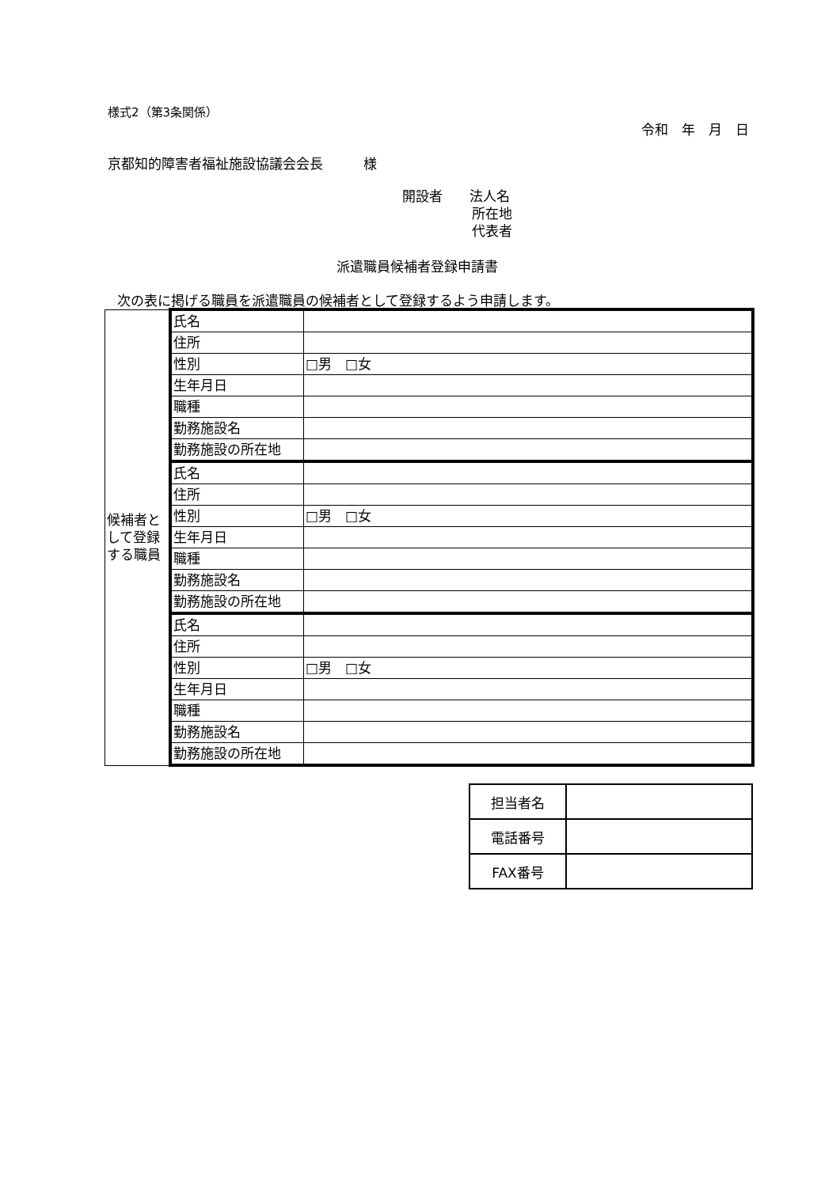様式2（第3条関係）
令和　年　月　日
京都知的障害者福祉施設協議会会長　　　様
開設者　　法人名
所在地
代表者
派遣職員候補者登録申請書
次の表に掲げる職員を派遣職員の候補者として登録するよう申請します。
| 候補者として登録する職員 | 氏名 | |
| | 住所 | |
| | 性別 | □男 □女 |
| | 生年月日 | |
| | 職種 | |
| | 勤務施設名 | |
| | 勤務施設の所在地 | |
| | 氏名 | |
| | 住所 | |
| | 性別 | □男 □女 |
| | 生年月日 | |
| | 職種 | |
| | 勤務施設名 | |
| | 勤務施設の所在地 | |
| | 氏名 | |
| | 住所 | |
| | 性別 | □男 □女 |
| | 生年月日 | |
| | 職種 | |
| | 勤務施設名 | |
| | 勤務施設の所在地 | |
| 担当者名 | |
| 電話番号 | |
| FAX番号 | |